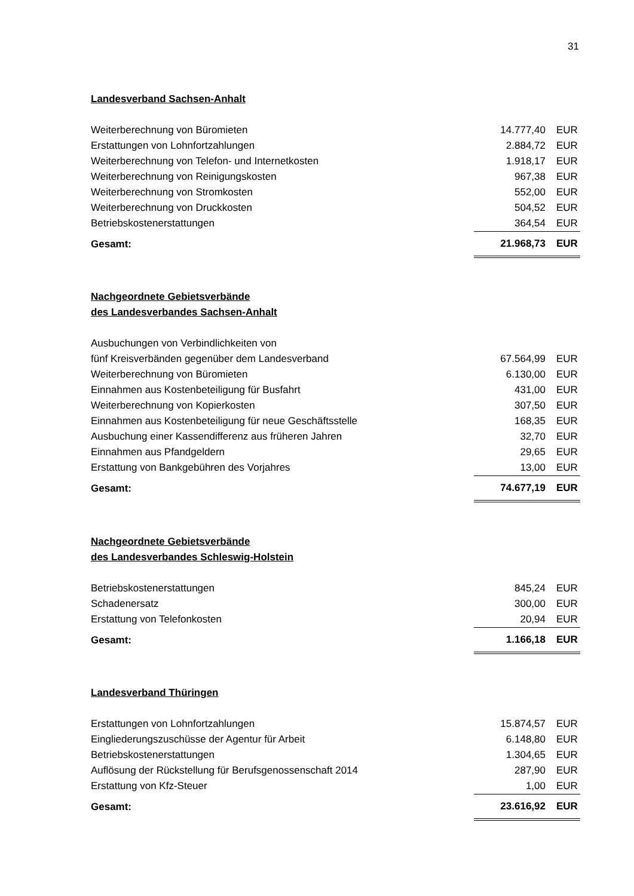31
Landesverband Sachsen-Anhalt
| Weiterberechnung von Büromieten | 14.777,40 | EUR |
| Erstattungen von Lohnfortzahlungen | 2.884,72 | EUR |
| Weiterberechnung von Telefon- und Internetkosten | 1.918,17 | EUR |
| Weiterberechnung von Reinigungskosten | 967,38 | EUR |
| Weiterberechnung von Stromkosten | 552,00 | EUR |
| Weiterberechnung von Druckkosten | 504,52 | EUR |
| Betriebskostenerstattungen | 364,54 | EUR |
| Gesamt: | 21.968,73 | EUR |
Nachgeordnete Gebietsverbände
des Landesverbandes Sachsen-Anhalt
| Ausbuchungen von Verbindlichkeiten von fünf Kreisverbänden gegenüber dem Landesverband | 67.564,99 | EUR |
| Weiterberechnung von Büromieten | 6.130,00 | EUR |
| Einnahmen aus Kostenbeteiligung für Busfahrt | 431,00 | EUR |
| Weiterberechnung von Kopierkosten | 307,50 | EUR |
| Einnahmen aus Kostenbeteiligung für neue Geschäftsstelle | 168,35 | EUR |
| Ausbuchung einer Kassendifferenz aus früheren Jahren | 32,70 | EUR |
| Einnahmen aus Pfandgeldern | 29,65 | EUR |
| Erstattung von Bankgebühren des Vorjahres | 13,00 | EUR |
| Gesamt: | 74.677,19 | EUR |
Nachgeordnete Gebietsverbände
des Landesverbandes Schleswig-Holstein
| Betriebskostenerstattungen | 845,24 | EUR |
| Schadenersatz | 300,00 | EUR |
| Erstattung von Telefonkosten | 20,94 | EUR |
| Gesamt: | 1.166,18 | EUR |
Landesverband Thüringen
| Erstattungen von Lohnfortzahlungen | 15.874,57 | EUR |
| Eingliederungszuschüsse der Agentur für Arbeit | 6.148,80 | EUR |
| Betriebskostenerstattungen | 1.304,65 | EUR |
| Auflösung der Rückstellung für Berufsgenossenschaft 2014 | 287,90 | EUR |
| Erstattung von Kfz-Steuer | 1,00 | EUR |
| Gesamt: | 23.616,92 | EUR |